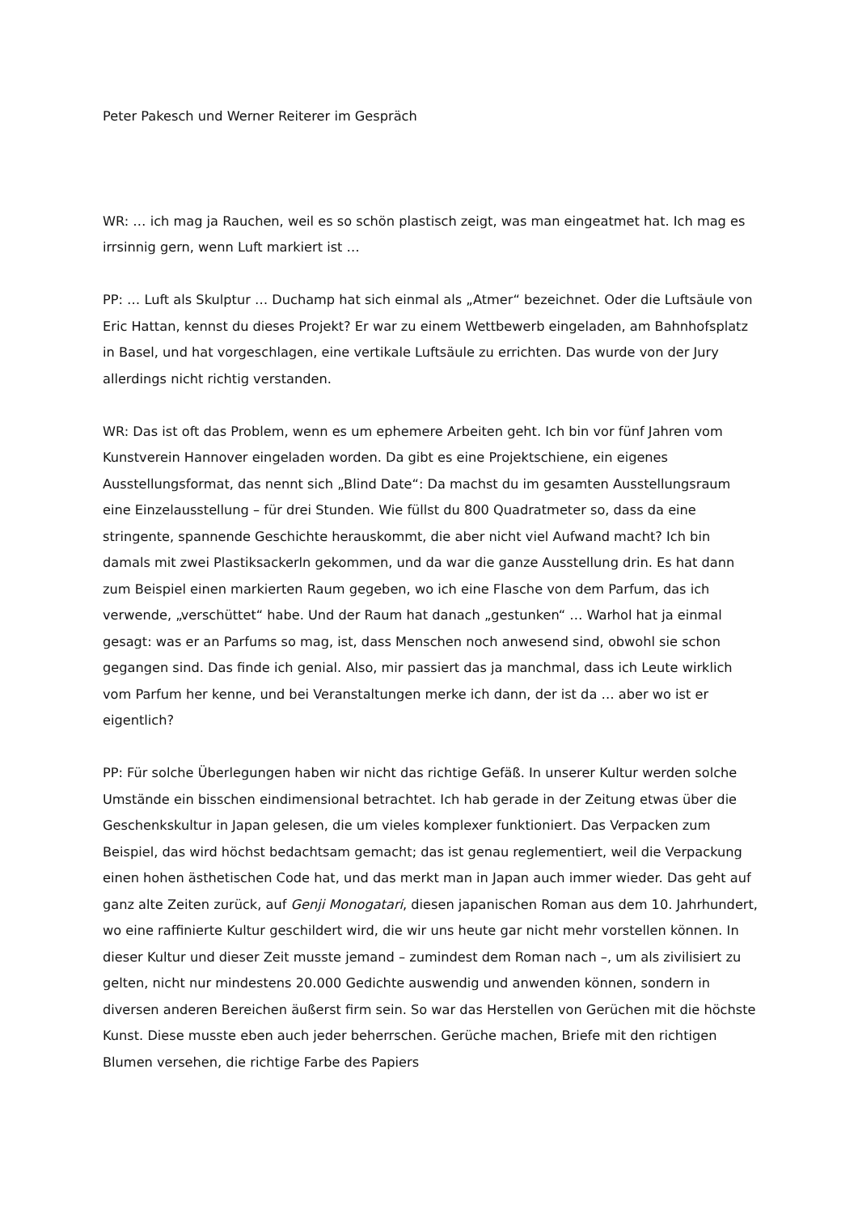Peter Pakesch und Werner Reiterer im Gespräch
WR: … ich mag ja Rauchen, weil es so schön plastisch zeigt, was man eingeatmet hat. Ich mag es irrsinnig gern, wenn Luft markiert ist …
PP: … Luft als Skulptur … Duchamp hat sich einmal als „Atmer“ bezeichnet. Oder die Luftsäule von Eric Hattan, kennst du dieses Projekt? Er war zu einem Wettbewerb eingeladen, am Bahnhofsplatz in Basel, und hat vorgeschlagen, eine vertikale Luftsäule zu errichten. Das wurde von der Jury allerdings nicht richtig verstanden.
WR: Das ist oft das Problem, wenn es um ephemere Arbeiten geht. Ich bin vor fünf Jahren vom Kunstverein Hannover eingeladen worden. Da gibt es eine Projektschiene, ein eigenes Ausstellungsformat, das nennt sich „Blind Date“: Da machst du im gesamten Ausstellungsraum eine Einzelausstellung – für drei Stunden. Wie füllst du 800 Quadratmeter so, dass da eine stringente, spannende Geschichte herauskommt, die aber nicht viel Aufwand macht? Ich bin damals mit zwei Plastiksackerln gekommen, und da war die ganze Ausstellung drin. Es hat dann zum Beispiel einen markierten Raum gegeben, wo ich eine Flasche von dem Parfum, das ich verwende, „verschüttet“ habe. Und der Raum hat danach „gestunken“ … Warhol hat ja einmal gesagt: was er an Parfums so mag, ist, dass Menschen noch anwesend sind, obwohl sie schon gegangen sind. Das finde ich genial. Also, mir passiert das ja manchmal, dass ich Leute wirklich vom Parfum her kenne, und bei Veranstaltungen merke ich dann, der ist da … aber wo ist er eigentlich?
PP: Für solche Überlegungen haben wir nicht das richtige Gefäß. In unserer Kultur werden solche Umstände ein bisschen eindimensional betrachtet. Ich hab gerade in der Zeitung etwas über die Geschenkskultur in Japan gelesen, die um vieles komplexer funktioniert. Das Verpacken zum Beispiel, das wird höchst bedachtsam gemacht; das ist genau reglementiert, weil die Verpackung einen hohen ästhetischen Code hat, und das merkt man in Japan auch immer wieder. Das geht auf ganz alte Zeiten zurück, auf Genji Monogatari, diesen japanischen Roman aus dem 10. Jahrhundert, wo eine raffinierte Kultur geschildert wird, die wir uns heute gar nicht mehr vorstellen können. In dieser Kultur und dieser Zeit musste jemand – zumindest dem Roman nach –, um als zivilisiert zu gelten, nicht nur mindestens 20.000 Gedichte auswendig und anwenden können, sondern in diversen anderen Bereichen äußerst firm sein. So war das Herstellen von Gerüchen mit die höchste Kunst. Diese musste eben auch jeder beherrschen. Gerüche machen, Briefe mit den richtigen Blumen versehen, die richtige Farbe des Papiers